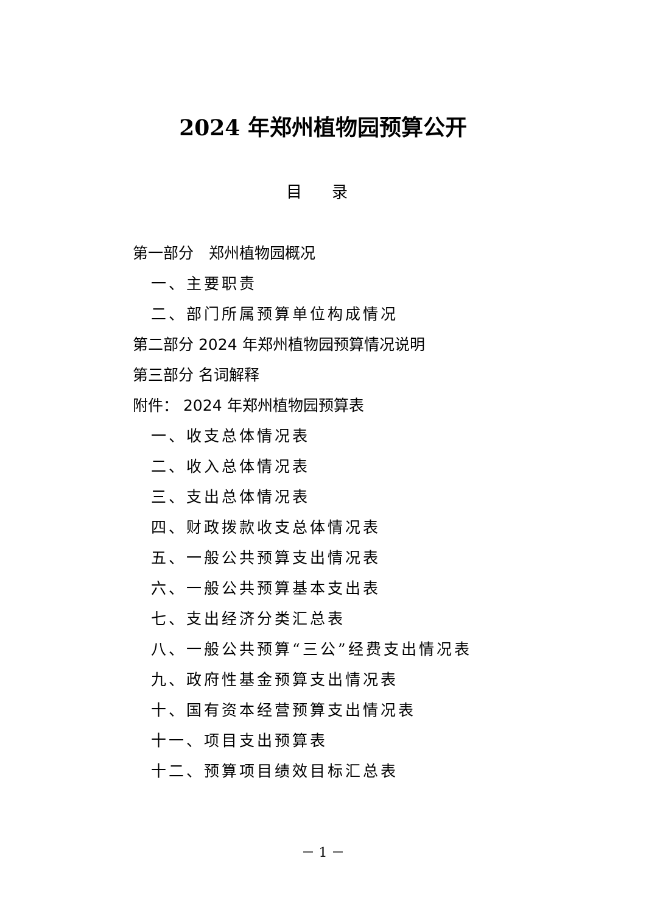2024 年郑州植物园预算公开
目 录
第一部分　郑州植物园概况
一、主要职责
二、部门所属预算单位构成情况
第二部分 2024 年郑州植物园预算情况说明
第三部分 名词解释
附件： 2024 年郑州植物园预算表
一、收支总体情况表
二、收入总体情况表
三、支出总体情况表
四、财政拨款收支总体情况表
五、一般公共预算支出情况表
六、一般公共预算基本支出表
七、支出经济分类汇总表
八、一般公共预算“三公”经费支出情况表
九、政府性基金预算支出情况表
十、国有资本经营预算支出情况表
十一、项目支出预算表
十二、预算项目绩效目标汇总表
－ 1 －